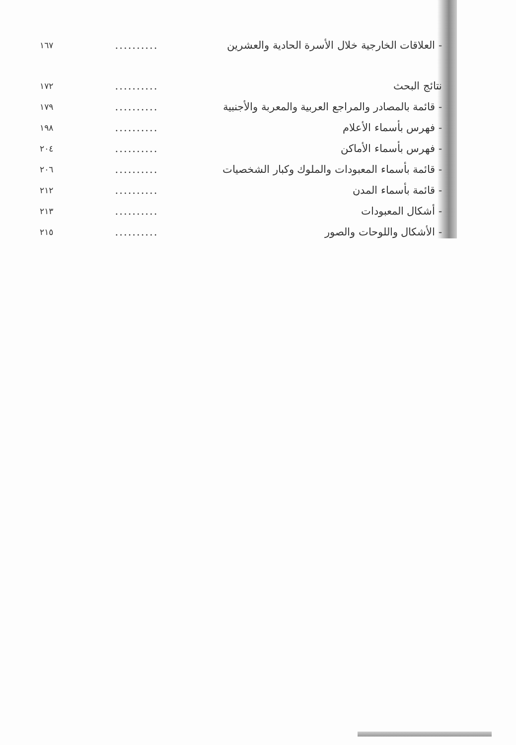| - العلاقات الخارجية خلال الأسرة الحادية والعشرين | .......... | ١٦٧ |
| نتائج البحث | .......... | ١٧٢ |
| - قائمة بالمصادر والمراجع العربية والمعربة والأجنبية | .......... | ١٧٩ |
| - فهرس بأسماء الأعلام | .......... | ١٩٨ |
| - فهرس بأسماء الأماكن | .......... | ٢٠٤ |
| - قائمة بأسماء المعبودات والملوك وكبار الشخصيات | .......... | ٢٠٦ |
| - قائمة بأسماء المدن | .......... | ٢١٢ |
| - أشكال المعبودات | .......... | ٢١٣ |
| - الأشكال واللوحات والصور | .......... | ٢١٥ |